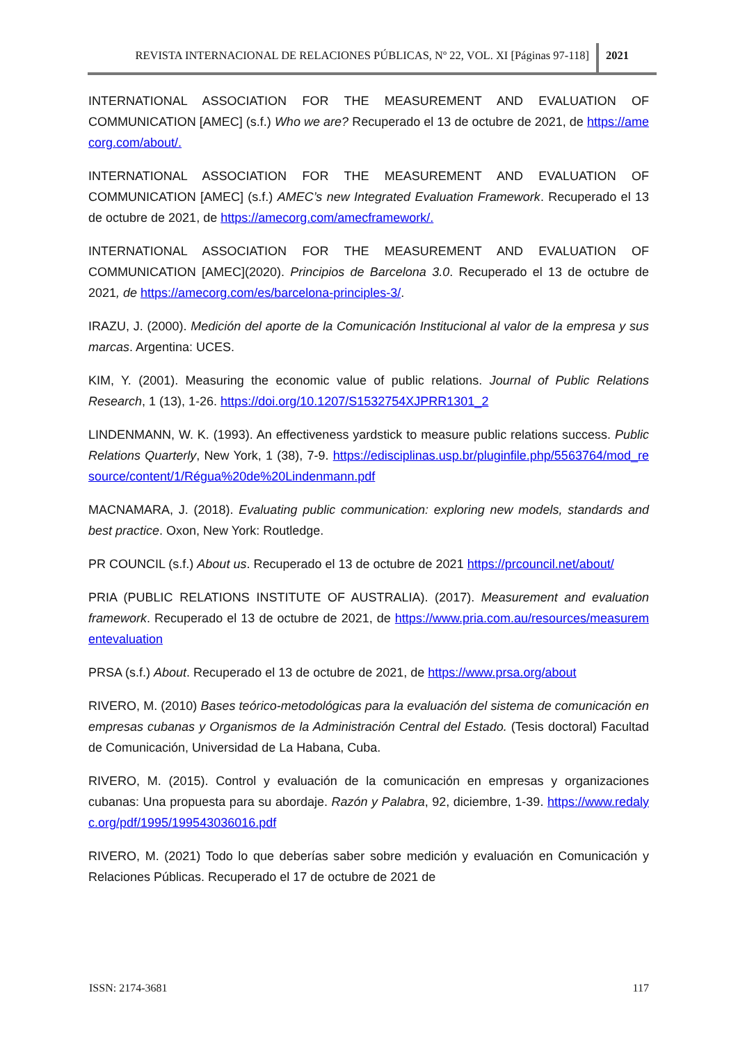REVISTA INTERNACIONAL DE RELACIONES PÚBLICAS, Nº 22, VOL. XI [Páginas 97-118]
2021
INTERNATIONAL ASSOCIATION FOR THE MEASUREMENT AND EVALUATION OF COMMUNICATION [AMEC] (s.f.) Who we are? Recuperado el 13 de octubre de 2021, de https://amecorg.com/about/.
INTERNATIONAL ASSOCIATION FOR THE MEASUREMENT AND EVALUATION OF COMMUNICATION [AMEC] (s.f.) AMEC’s new Integrated Evaluation Framework. Recuperado el 13 de octubre de 2021, de https://amecorg.com/amecframework/.
INTERNATIONAL ASSOCIATION FOR THE MEASUREMENT AND EVALUATION OF COMMUNICATION [AMEC](2020). Principios de Barcelona 3.0. Recuperado el 13 de octubre de 2021, de https://amecorg.com/es/barcelona-principles-3/.
IRAZU, J. (2000). Medición del aporte de la Comunicación Institucional al valor de la empresa y sus marcas. Argentina: UCES.
KIM, Y. (2001). Measuring the economic value of public relations. Journal of Public Relations Research, 1 (13), 1-26. https://doi.org/10.1207/S1532754XJPRR1301_2
LINDENMANN, W. K. (1993). An effectiveness yardstick to measure public relations success. Public Relations Quarterly, New York, 1 (38), 7-9. https://edisciplinas.usp.br/pluginfile.php/5563764/mod_resource/content/1/Régua%20de%20Lindenmann.pdf
MACNAMARA, J. (2018). Evaluating public communication: exploring new models, standards and best practice. Oxon, New York: Routledge.
PR COUNCIL (s.f.) About us. Recuperado el 13 de octubre de 2021 https://prcouncil.net/about/
PRIA (PUBLIC RELATIONS INSTITUTE OF AUSTRALIA). (2017). Measurement and evaluation framework. Recuperado el 13 de octubre de 2021, de https://www.pria.com.au/resources/measurementevaluation
PRSA (s.f.) About. Recuperado el 13 de octubre de 2021, de https://www.prsa.org/about
RIVERO, M. (2010) Bases teórico-metodológicas para la evaluación del sistema de comunicación en empresas cubanas y Organismos de la Administración Central del Estado. (Tesis doctoral) Facultad de Comunicación, Universidad de La Habana, Cuba.
RIVERO, M. (2015). Control y evaluación de la comunicación en empresas y organizaciones cubanas: Una propuesta para su abordaje. Razón y Palabra, 92, diciembre, 1-39. https://www.redalyc.org/pdf/1995/199543036016.pdf
RIVERO, M. (2021) Todo lo que deberías saber sobre medición y evaluación en Comunicación y Relaciones Públicas. Recuperado el 17 de octubre de 2021 de
ISSN: 2174-3681 117